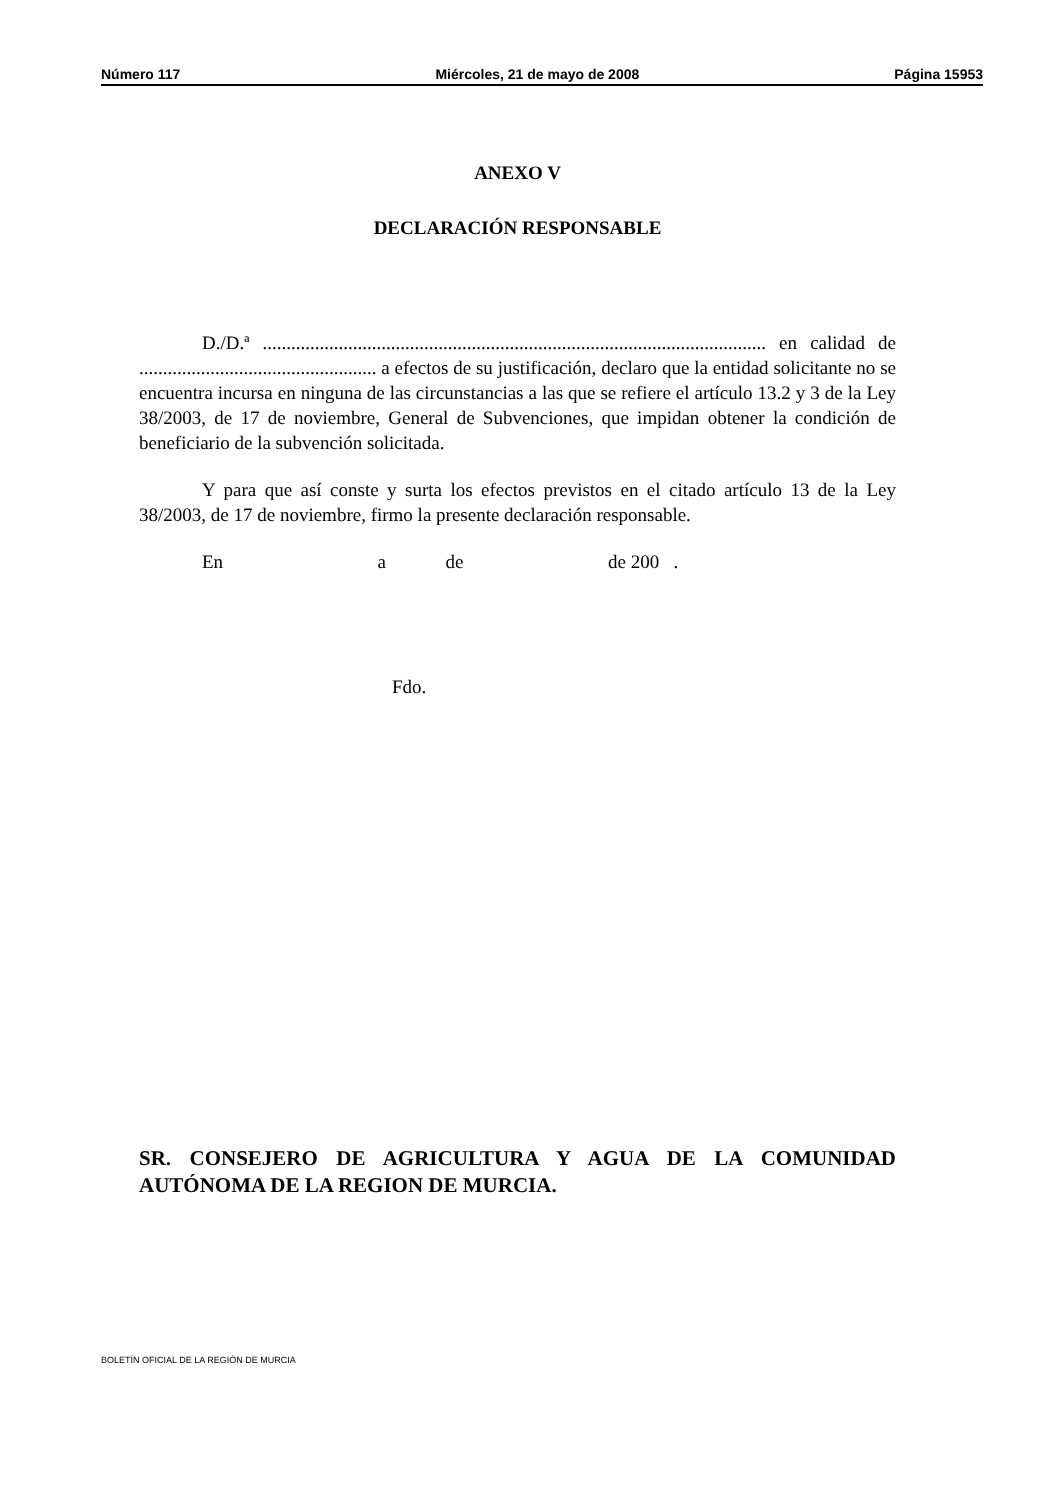Número 117 Miércoles, 21 de mayo de 2008 Página 15953
ANEXO V
DECLARACIÓN RESPONSABLE
D./D.ª .......................................................................................................... en calidad de .................................................. a efectos de su justificación, declaro que la entidad solicitante no se encuentra incursa en ninguna de las circunstancias a las que se refiere el artículo 13.2 y 3 de la Ley 38/2003, de 17 de noviembre, General de Subvenciones, que impidan obtener la condición de beneficiario de la subvención solicitada.
Y para que así conste y surta los efectos previstos en el citado artículo 13 de la Ley 38/2003, de 17 de noviembre, firmo la presente declaración responsable.
En a de de 200 .
Fdo.
SR. CONSEJERO DE AGRICULTURA Y AGUA DE LA COMUNIDAD AUTÓNOMA DE LA REGION DE MURCIA.
BOLETÍN OFICIAL DE LA REGIÓN DE MURCIA